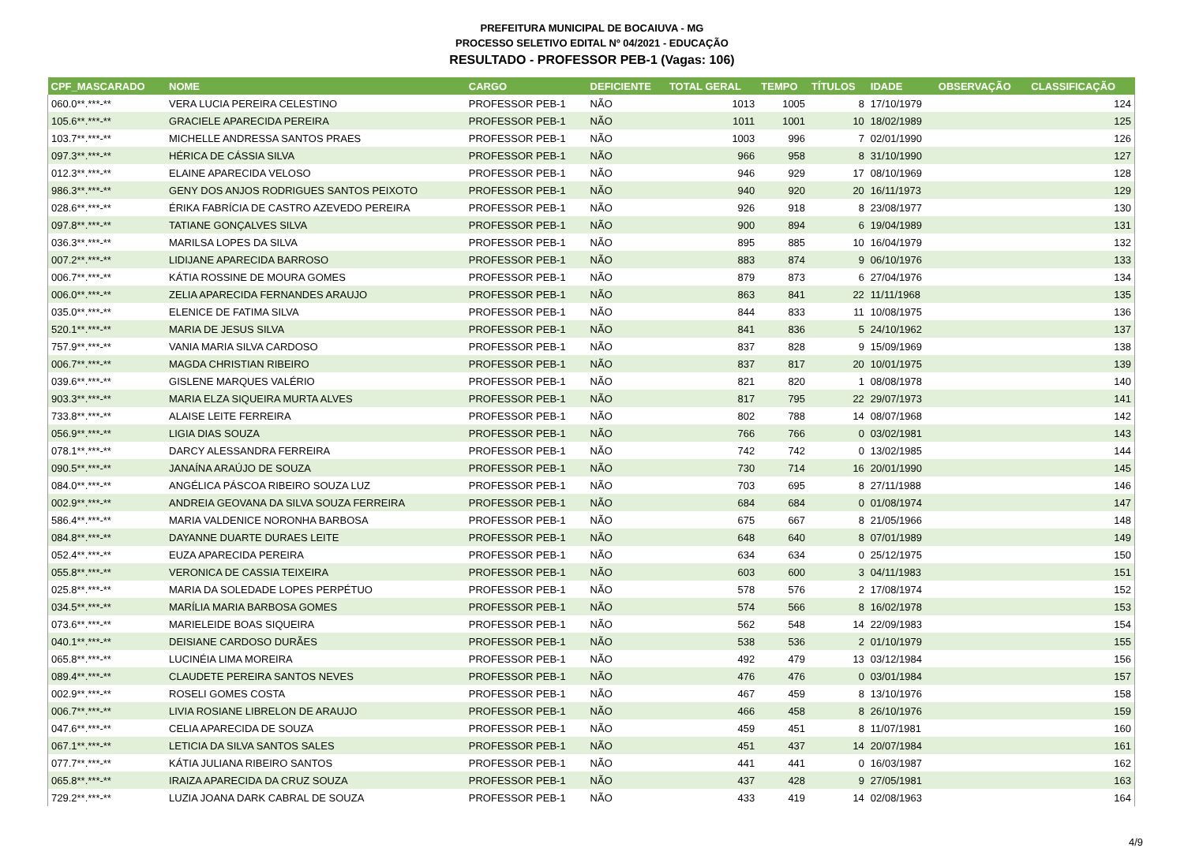PREFEITURA MUNICIPAL DE BOCAIUVA - MG
PROCESSO SELETIVO EDITAL Nº 04/2021 - EDUCAÇÃO
RESULTADO - PROFESSOR PEB-1 (Vagas: 106)
| CPF_MASCARADO | NOME | CARGO | DEFICIENTE | TOTAL GERAL | TEMPO | TÍTULOS | IDADE | OBSERVAÇÃO | CLASSIFICAÇÃO |
| --- | --- | --- | --- | --- | --- | --- | --- | --- | --- |
| 060.0**.***-** | VERA LUCIA PEREIRA CELESTINO | PROFESSOR PEB-1 | NÃO | 1013 | 1005 | 8 | 17/10/1979 | | 124 |
| 105.6**.***-** | GRACIELE APARECIDA PEREIRA | PROFESSOR PEB-1 | NÃO | 1011 | 1001 | 10 | 18/02/1989 | | 125 |
| 103.7**.***-** | MICHELLE ANDRESSA SANTOS PRAES | PROFESSOR PEB-1 | NÃO | 1003 | 996 | 7 | 02/01/1990 | | 126 |
| 097.3**.***-** | HÉRICA DE CÁSSIA SILVA | PROFESSOR PEB-1 | NÃO | 966 | 958 | 8 | 31/10/1990 | | 127 |
| 012.3**.***-** | ELAINE APARECIDA VELOSO | PROFESSOR PEB-1 | NÃO | 946 | 929 | 17 | 08/10/1969 | | 128 |
| 986.3**.***-** | GENY DOS ANJOS RODRIGUES SANTOS PEIXOTO | PROFESSOR PEB-1 | NÃO | 940 | 920 | 20 | 16/11/1973 | | 129 |
| 028.6**.***-** | ÉRIKA FABRÍCIA DE CASTRO AZEVEDO PEREIRA | PROFESSOR PEB-1 | NÃO | 926 | 918 | 8 | 23/08/1977 | | 130 |
| 097.8**.***-** | TATIANE GONÇALVES SILVA | PROFESSOR PEB-1 | NÃO | 900 | 894 | 6 | 19/04/1989 | | 131 |
| 036.3**.***-** | MARILSA LOPES DA SILVA | PROFESSOR PEB-1 | NÃO | 895 | 885 | 10 | 16/04/1979 | | 132 |
| 007.2**.***-** | LIDIJANE APARECIDA BARROSO | PROFESSOR PEB-1 | NÃO | 883 | 874 | 9 | 06/10/1976 | | 133 |
| 006.7**.***-** | KÁTIA ROSSINE DE MOURA GOMES | PROFESSOR PEB-1 | NÃO | 879 | 873 | 6 | 27/04/1976 | | 134 |
| 006.0**.***-** | ZELIA APARECIDA FERNANDES ARAUJO | PROFESSOR PEB-1 | NÃO | 863 | 841 | 22 | 11/11/1968 | | 135 |
| 035.0**.***-** | ELENICE DE FATIMA SILVA | PROFESSOR PEB-1 | NÃO | 844 | 833 | 11 | 10/08/1975 | | 136 |
| 520.1**.***-** | MARIA DE JESUS SILVA | PROFESSOR PEB-1 | NÃO | 841 | 836 | 5 | 24/10/1962 | | 137 |
| 757.9**.***-** | VANIA MARIA SILVA CARDOSO | PROFESSOR PEB-1 | NÃO | 837 | 828 | 9 | 15/09/1969 | | 138 |
| 006.7**.***-** | MAGDA CHRISTIAN RIBEIRO | PROFESSOR PEB-1 | NÃO | 837 | 817 | 20 | 10/01/1975 | | 139 |
| 039.6**.***-** | GISLENE MARQUES VALÉRIO | PROFESSOR PEB-1 | NÃO | 821 | 820 | 1 | 08/08/1978 | | 140 |
| 903.3**.***-** | MARIA ELZA SIQUEIRA MURTA ALVES | PROFESSOR PEB-1 | NÃO | 817 | 795 | 22 | 29/07/1973 | | 141 |
| 733.8**.***-** | ALAISE LEITE FERREIRA | PROFESSOR PEB-1 | NÃO | 802 | 788 | 14 | 08/07/1968 | | 142 |
| 056.9**.***-** | LIGIA DIAS SOUZA | PROFESSOR PEB-1 | NÃO | 766 | 766 | 0 | 03/02/1981 | | 143 |
| 078.1**.***-** | DARCY ALESSANDRA FERREIRA | PROFESSOR PEB-1 | NÃO | 742 | 742 | 0 | 13/02/1985 | | 144 |
| 090.5**.***-** | JANAÍNA ARAÚJO DE SOUZA | PROFESSOR PEB-1 | NÃO | 730 | 714 | 16 | 20/01/1990 | | 145 |
| 084.0**.***-** | ANGÉLICA PÁSCOA RIBEIRO SOUZA LUZ | PROFESSOR PEB-1 | NÃO | 703 | 695 | 8 | 27/11/1988 | | 146 |
| 002.9**.***-** | ANDREIA GEOVANA DA SILVA SOUZA FERREIRA | PROFESSOR PEB-1 | NÃO | 684 | 684 | 0 | 01/08/1974 | | 147 |
| 586.4**.***-** | MARIA VALDENICE NORONHA BARBOSA | PROFESSOR PEB-1 | NÃO | 675 | 667 | 8 | 21/05/1966 | | 148 |
| 084.8**.***-** | DAYANNE DUARTE DURAES LEITE | PROFESSOR PEB-1 | NÃO | 648 | 640 | 8 | 07/01/1989 | | 149 |
| 052.4**.***-** | EUZA APARECIDA PEREIRA | PROFESSOR PEB-1 | NÃO | 634 | 634 | 0 | 25/12/1975 | | 150 |
| 055.8**.***-** | VERONICA DE CASSIA TEIXEIRA | PROFESSOR PEB-1 | NÃO | 603 | 600 | 3 | 04/11/1983 | | 151 |
| 025.8**.***-** | MARIA DA SOLEDADE LOPES PERPÉTUO | PROFESSOR PEB-1 | NÃO | 578 | 576 | 2 | 17/08/1974 | | 152 |
| 034.5**.***-** | MARÍLIA MARIA BARBOSA GOMES | PROFESSOR PEB-1 | NÃO | 574 | 566 | 8 | 16/02/1978 | | 153 |
| 073.6**.***-** | MARIELEIDE BOAS SIQUEIRA | PROFESSOR PEB-1 | NÃO | 562 | 548 | 14 | 22/09/1983 | | 154 |
| 040.1**.***-** | DEISIANE CARDOSO DURÃES | PROFESSOR PEB-1 | NÃO | 538 | 536 | 2 | 01/10/1979 | | 155 |
| 065.8**.***-** | LUCINÉIA LIMA MOREIRA | PROFESSOR PEB-1 | NÃO | 492 | 479 | 13 | 03/12/1984 | | 156 |
| 089.4**.***-** | CLAUDETE PEREIRA SANTOS NEVES | PROFESSOR PEB-1 | NÃO | 476 | 476 | 0 | 03/01/1984 | | 157 |
| 002.9**.***-** | ROSELI GOMES COSTA | PROFESSOR PEB-1 | NÃO | 467 | 459 | 8 | 13/10/1976 | | 158 |
| 006.7**.***-** | LIVIA ROSIANE LIBRELON DE ARAUJO | PROFESSOR PEB-1 | NÃO | 466 | 458 | 8 | 26/10/1976 | | 159 |
| 047.6**.***-** | CELIA APARECIDA DE SOUZA | PROFESSOR PEB-1 | NÃO | 459 | 451 | 8 | 11/07/1981 | | 160 |
| 067.1**.***-** | LETICIA DA SILVA SANTOS SALES | PROFESSOR PEB-1 | NÃO | 451 | 437 | 14 | 20/07/1984 | | 161 |
| 077.7**.***-** | KÁTIA JULIANA RIBEIRO SANTOS | PROFESSOR PEB-1 | NÃO | 441 | 441 | 0 | 16/03/1987 | | 162 |
| 065.8**.***-** | IRAIZA APARECIDA DA CRUZ SOUZA | PROFESSOR PEB-1 | NÃO | 437 | 428 | 9 | 27/05/1981 | | 163 |
| 729.2**.***-** | LUZIA JOANA DARK CABRAL DE SOUZA | PROFESSOR PEB-1 | NÃO | 433 | 419 | 14 | 02/08/1963 | | 164 |
4/9